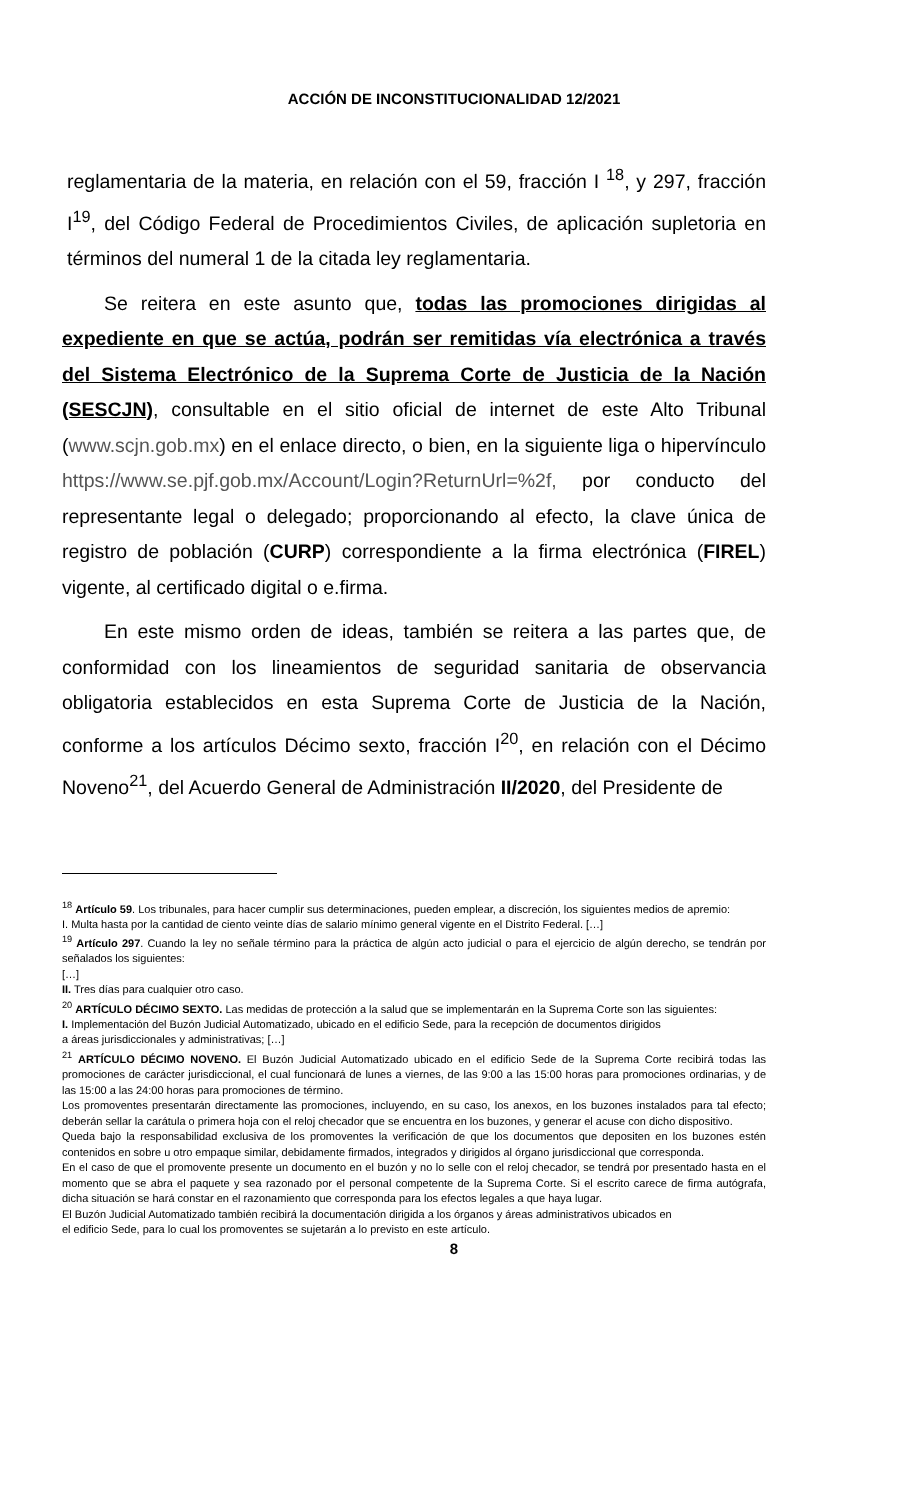ACCIÓN DE INCONSTITUCIONALIDAD 12/2021
reglamentaria de la materia, en relación con el 59, fracción I <sup>18</sup>, y 297, fracción I<sup>19</sup>, del Código Federal de Procedimientos Civiles, de aplicación supletoria en términos del numeral 1 de la citada ley reglamentaria.
Se reitera en este asunto que, todas las promociones dirigidas al expediente en que se actúa, podrán ser remitidas vía electrónica a través del Sistema Electrónico de la Suprema Corte de Justicia de la Nación (SESCJN), consultable en el sitio oficial de internet de este Alto Tribunal (www.scjn.gob.mx) en el enlace directo, o bien, en la siguiente liga o hipervínculo https://www.se.pjf.gob.mx/Account/Login?ReturnUrl=%2f, por conducto del representante legal o delegado; proporcionando al efecto, la clave única de registro de población (CURP) correspondiente a la firma electrónica (FIREL) vigente, al certificado digital o e.firma.
En este mismo orden de ideas, también se reitera a las partes que, de conformidad con los lineamientos de seguridad sanitaria de observancia obligatoria establecidos en esta Suprema Corte de Justicia de la Nación, conforme a los artículos Décimo sexto, fracción I<sup>20</sup>, en relación con el Décimo Noveno<sup>21</sup>, del Acuerdo General de Administración II/2020, del Presidente de
<sup>18</sup> Artículo 59. Los tribunales, para hacer cumplir sus determinaciones, pueden emplear, a discreción, los siguientes medios de apremio:
I. Multa hasta por la cantidad de ciento veinte días de salario mínimo general vigente en el Distrito Federal. […]
<sup>19</sup> Artículo 297. Cuando la ley no señale término para la práctica de algún acto judicial o para el ejercicio de algún derecho, se tendrán por señalados los siguientes:
[…]
II. Tres días para cualquier otro caso.
<sup>20</sup> ARTÍCULO DÉCIMO SEXTO. Las medidas de protección a la salud que se implementarán en la Suprema Corte son las siguientes:
I. Implementación del Buzón Judicial Automatizado, ubicado en el edificio Sede, para la recepción de documentos dirigidos
a áreas jurisdiccionales y administrativas; […]
<sup>21</sup> ARTÍCULO DÉCIMO NOVENO. El Buzón Judicial Automatizado ubicado en el edificio Sede de la Suprema Corte recibirá todas las promociones de carácter jurisdiccional, el cual funcionará de lunes a viernes, de las 9:00 a las 15:00 horas para promociones ordinarias, y de las 15:00 a las 24:00 horas para promociones de término.
Los promoventes presentarán directamente las promociones, incluyendo, en su caso, los anexos, en los buzones instalados para tal efecto; deberán sellar la carátula o primera hoja con el reloj checador que se encuentra en los buzones, y generar el acuse con dicho dispositivo.
Queda bajo la responsabilidad exclusiva de los promoventes la verificación de que los documentos que depositen en los buzones estén contenidos en sobre u otro empaque similar, debidamente firmados, integrados y dirigidos al órgano jurisdiccional que corresponda.
En el caso de que el promovente presente un documento en el buzón y no lo selle con el reloj checador, se tendrá por presentado hasta en el momento que se abra el paquete y sea razonado por el personal competente de la Suprema Corte. Si el escrito carece de firma autógrafa, dicha situación se hará constar en el razonamiento que corresponda para los efectos legales a que haya lugar.
El Buzón Judicial Automatizado también recibirá la documentación dirigida a los órganos y áreas administrativos ubicados en
el edificio Sede, para lo cual los promoventes se sujetarán a lo previsto en este artículo.
8